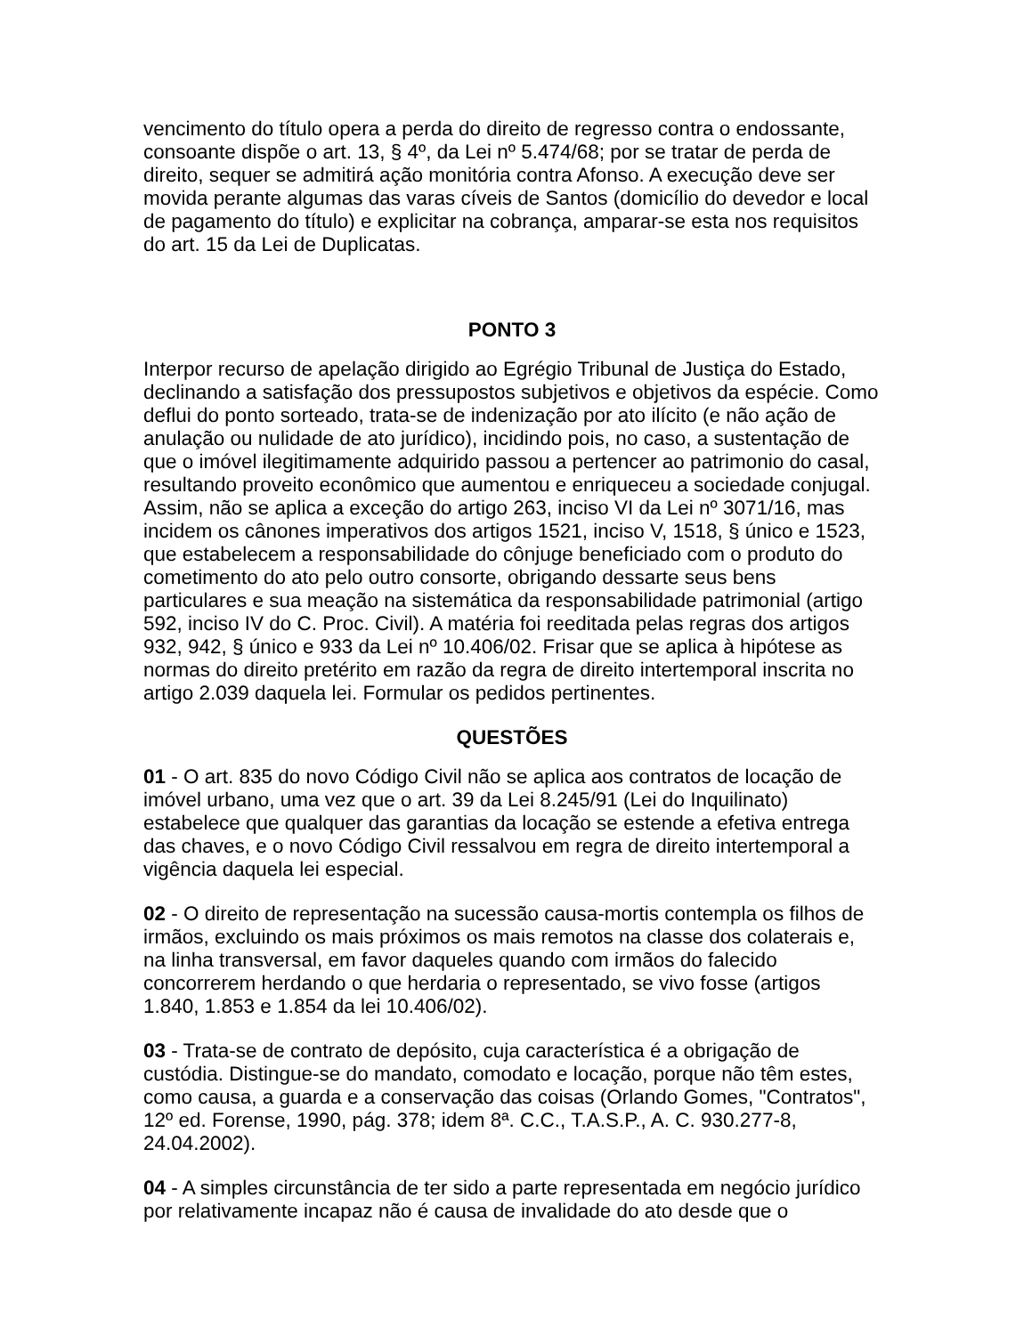vencimento do título opera a perda do direito de regresso contra o endossante, consoante dispõe o art. 13, § 4º, da Lei nº 5.474/68; por se tratar de perda de direito, sequer se admitirá ação monitória contra Afonso. A execução deve ser movida perante algumas das varas cíveis de Santos (domicílio do devedor e local de pagamento do título) e explicitar na cobrança, amparar-se esta nos requisitos do art. 15 da Lei de Duplicatas.
PONTO 3
Interpor recurso de apelação dirigido ao Egrégio Tribunal de Justiça do Estado, declinando a satisfação dos pressupostos subjetivos e objetivos da espécie. Como deflui do ponto sorteado, trata-se de indenização por ato ilícito (e não ação de anulação ou nulidade de ato jurídico), incidindo pois, no caso, a sustentação de que o imóvel ilegitimamente adquirido passou a pertencer ao patrimonio do casal, resultando proveito econômico que aumentou e enriqueceu a sociedade conjugal. Assim, não se aplica a exceção do artigo 263, inciso VI da Lei nº 3071/16, mas incidem os cânones imperativos dos artigos 1521, inciso V, 1518, § único e 1523, que estabelecem a responsabilidade do cônjuge beneficiado com o produto do cometimento do ato pelo outro consorte, obrigando dessarte seus bens particulares e sua meação na sistemática da responsabilidade patrimonial (artigo 592, inciso IV do C. Proc. Civil). A matéria foi reeditada pelas regras dos artigos 932, 942, § único e 933 da Lei nº 10.406/02. Frisar que se aplica à hipótese as normas do direito pretérito em razão da regra de direito intertemporal inscrita no artigo 2.039 daquela lei. Formular os pedidos pertinentes.
QUESTÕES
01 - O art. 835 do novo Código Civil não se aplica aos contratos de locação de imóvel urbano, uma vez que o art. 39 da Lei 8.245/91 (Lei do Inquilinato) estabelece que qualquer das garantias da locação se estende a efetiva entrega das chaves, e o novo Código Civil ressalvou em regra de direito intertemporal a vigência daquela lei especial.
02 - O direito de representação na sucessão causa-mortis contempla os filhos de irmãos, excluindo os mais próximos os mais remotos na classe dos colaterais e, na linha transversal, em favor daqueles quando com irmãos do falecido concorrerem herdando o que herdaria o representado, se vivo fosse (artigos 1.840, 1.853 e 1.854 da lei 10.406/02).
03 - Trata-se de contrato de depósito, cuja característica é a obrigação de custódia. Distingue-se do mandato, comodato e locação, porque não têm estes, como causa, a guarda e a conservação das coisas (Orlando Gomes, "Contratos", 12º ed. Forense, 1990, pág. 378; idem 8ª. C.C., T.A.S.P., A. C. 930.277-8, 24.04.2002).
04 - A simples circunstância de ter sido a parte representada em negócio jurídico por relativamente incapaz não é causa de invalidade do ato desde que o